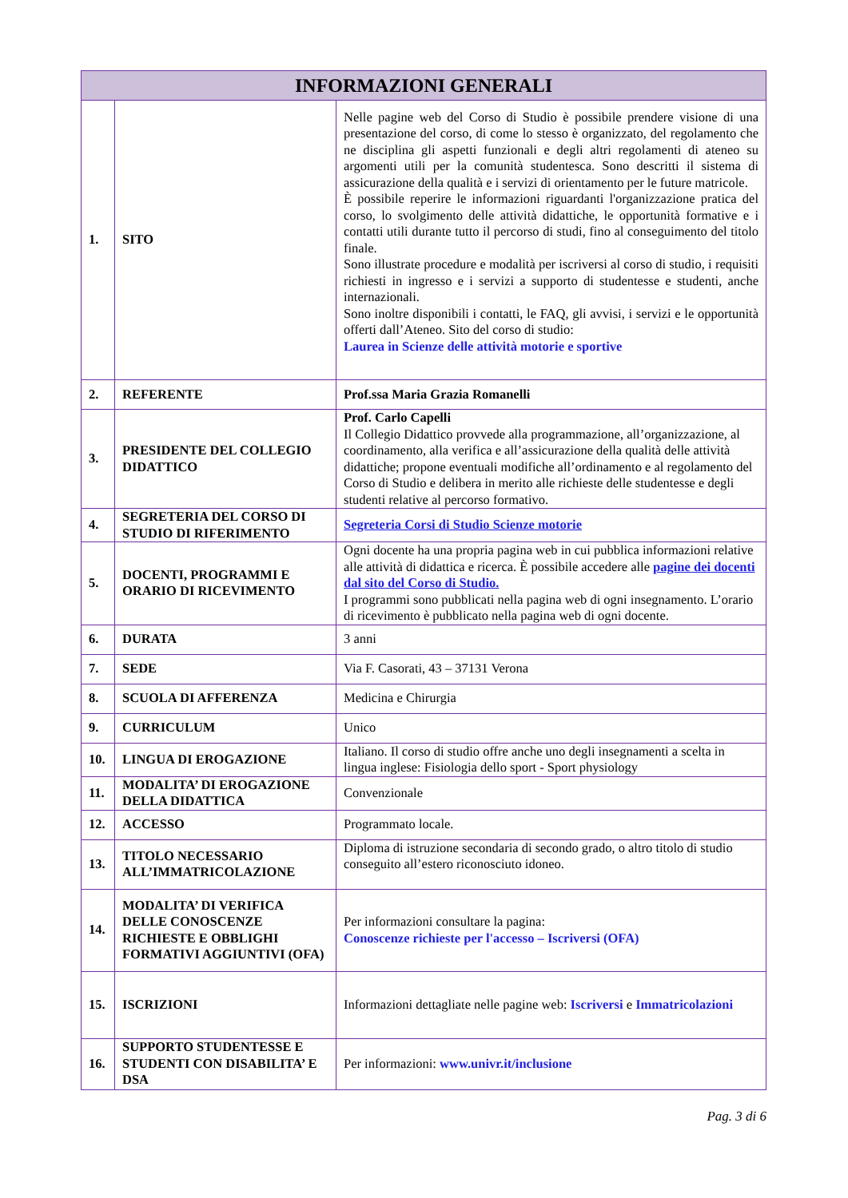| INFORMAZIONI GENERALI | | |
| --- | --- | --- |
| 1. | SITO | Nelle pagine web del Corso di Studio è possibile prendere visione di una presentazione del corso, di come lo stesso è organizzato, del regolamento che ne disciplina gli aspetti funzionali e degli altri regolamenti di ateneo su argomenti utili per la comunità studentesca. Sono descritti il sistema di assicurazione della qualità e i servizi di orientamento per le future matricole. È possibile reperire le informazioni riguardanti l'organizzazione pratica del corso, lo svolgimento delle attività didattiche, le opportunità formative e i contatti utili durante tutto il percorso di studi, fino al conseguimento del titolo finale. Sono illustrate procedure e modalità per iscriversi al corso di studio, i requisiti richiesti in ingresso e i servizi a supporto di studentesse e studenti, anche internazionali. Sono inoltre disponibili i contatti, le FAQ, gli avvisi, i servizi e le opportunità offerti dall’Ateneo. Sito del corso di studio: Laurea in Scienze delle attività motorie e sportive |
| 2. | REFERENTE | Prof.ssa Maria Grazia Romanelli |
| 3. | PRESIDENTE DEL COLLEGIO DIDATTICO | Prof. Carlo Capelli Il Collegio Didattico provvede alla programmazione, all’organizzazione, al coordinamento, alla verifica e all’assicurazione della qualità delle attività didattiche; propone eventuali modifiche all’ordinamento e al regolamento del Corso di Studio e delibera in merito alle richieste delle studentesse e degli studenti relative al percorso formativo. |
| 4. | SEGRETERIA DEL CORSO DI STUDIO DI RIFERIMENTO | Segreteria Corsi di Studio Scienze motorie |
| 5. | DOCENTI, PROGRAMMI E ORARIO DI RICEVIMENTO | Ogni docente ha una propria pagina web in cui pubblica informazioni relative alle attività di didattica e ricerca. È possibile accedere alle pagine dei docenti dal sito del Corso di Studio. I programmi sono pubblicati nella pagina web di ogni insegnamento. L’orario di ricevimento è pubblicato nella pagina web di ogni docente. |
| 6. | DURATA | 3 anni |
| 7. | SEDE | Via F. Casorati, 43 – 37131 Verona |
| 8. | SCUOLA DI AFFERENZA | Medicina e Chirurgia |
| 9. | CURRICULUM | Unico |
| 10. | LINGUA DI EROGAZIONE | Italiano. Il corso di studio offre anche uno degli insegnamenti a scelta in lingua inglese: Fisiologia dello sport - Sport physiology |
| 11. | MODALITA’ DI EROGAZIONE DELLA DIDATTICA | Convenzionale |
| 12. | ACCESSO | Programmato locale. |
| 13. | TITOLO NECESSARIO ALL’IMMATRICOLAZIONE | Diploma di istruzione secondaria di secondo grado, o altro titolo di studio conseguito all’estero riconosciuto idoneo. |
| 14. | MODALITA’ DI VERIFICA DELLE CONOSCENZE RICHIESTE E OBBLIGHI FORMATIVI AGGIUNTIVI (OFA) | Per informazioni consultare la pagina: Conoscenze richieste per l'accesso – Iscriversi (OFA) |
| 15. | ISCRIZIONI | Informazioni dettagliate nelle pagine web: Iscriversi e Immatricolazioni |
| 16. | SUPPORTO STUDENTESSE E STUDENTI CON DISABILITA’ E DSA | Per informazioni: www.univr.it/inclusione |
Pag. 3 di 6